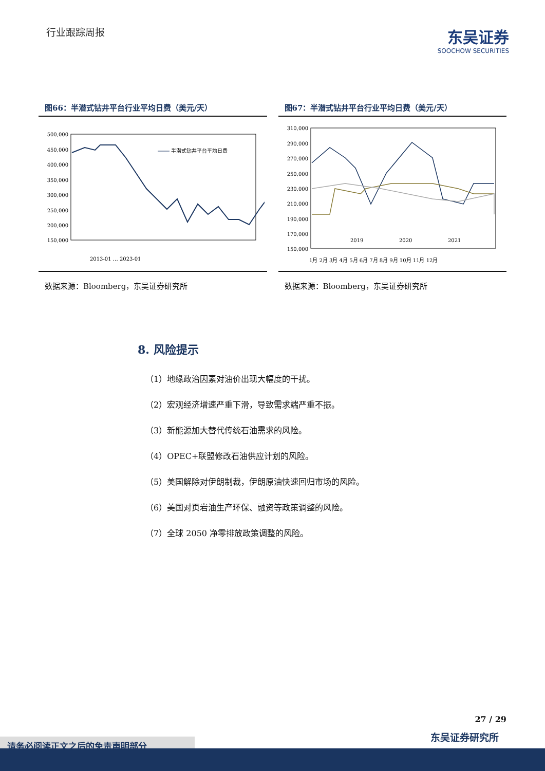行业跟踪周报
东吴证券
SOOCHOW SECURITIES
图66：半潜式钻井平台行业平均日费（美元/天）
500,000
450,000
400,000
350,000
300,000
250,000
200,000
150,000
半潜式钻井平台平均日费
2013-01 … 2023-01
数据来源：Bloomberg，东吴证券研究所
图67：半潜式钻井平台行业平均日费（美元/天）
310,000
290,000
270,000
250,000
230,000
210,000
190,000
170,000
150,000
2019
2020
2021
1月 2月 3月 4月 5月 6月 7月 8月 9月 10月 11月 12月
数据来源：Bloomberg，东吴证券研究所
8. 风险提示
（1）地缘政治因素对油价出现大幅度的干扰。
（2）宏观经济增速严重下滑，导致需求端严重不振。
（3）新能源加大替代传统石油需求的风险。
（4）OPEC+联盟修改石油供应计划的风险。
（5）美国解除对伊朗制裁，伊朗原油快速回归市场的风险。
（6）美国对页岩油生产环保、融资等政策调整的风险。
（7）全球 2050 净零排放政策调整的风险。
27 / 29
东吴证券研究所
请务必阅读正文之后的免责声明部分